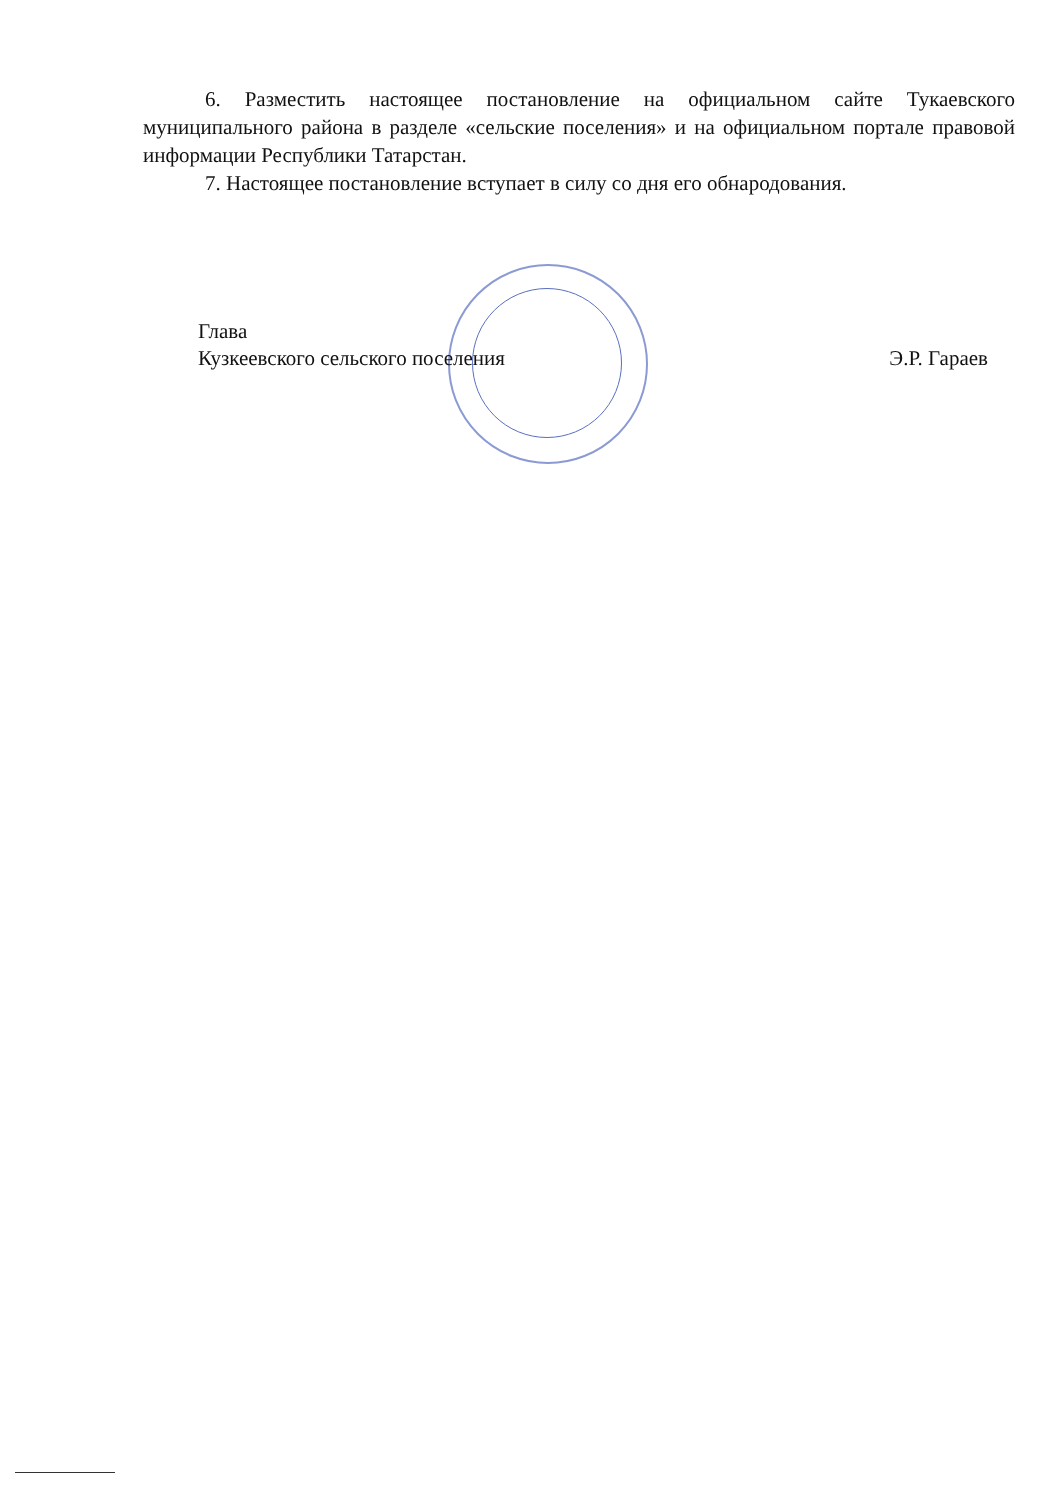6. Разместить настоящее постановление на официальном сайте Тукаевского муниципального района в разделе «сельские поселения» и на официальном портале правовой информации Республики Татарстан.
7. Настоящее постановление вступает в силу со дня его обнародования.
Глава
Кузкеевского сельского поселения
Э.Р. Гараев